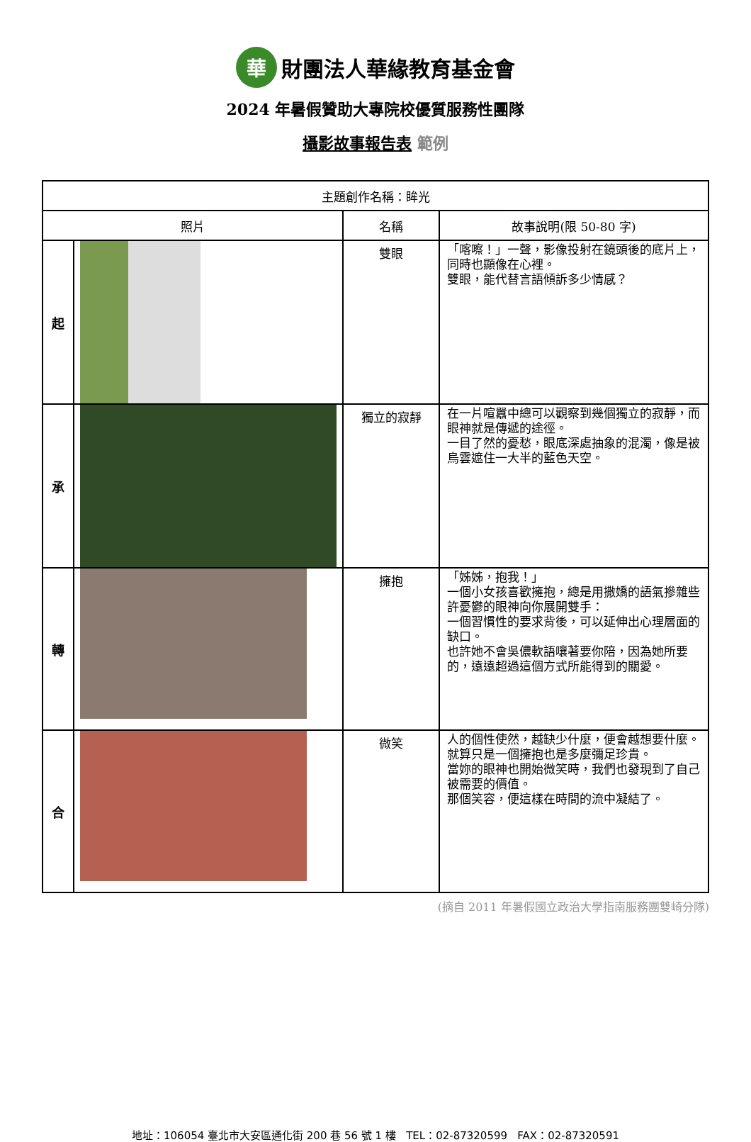華財團法人華緣教育基金會
2024 年暑假贊助大專院校優質服務性團隊
攝影故事報告表 範例
| 主題創作名稱：眸光 | | | |
| 照片 | | 名稱 | 故事說明(限 50-80 字) |
| 起 | | 雙眼 | 「喀嚓！」一聲，影像投射在鏡頭後的底片上，同時也顯像在心裡。 雙眼，能代替言語傾訴多少情感？ |
| 承 | | 獨立的寂靜 | 在一片喧囂中總可以觀察到幾個獨立的寂靜，而眼神就是傳遞的途徑。 一目了然的憂愁，眼底深處抽象的混濁，像是被烏雲遮住一大半的藍色天空。 |
| 轉 | | 擁抱 | 「姊姊，抱我！」 一個小女孩喜歡擁抱，總是用撒嬌的語氣摻雜些許憂鬱的眼神向你展開雙手： 一個習慣性的要求背後，可以延伸出心理層面的缺口。 也許她不會吳儂軟語嚷著要你陪，因為她所要的，遠遠超過這個方式所能得到的關愛。 |
| 合 | | 微笑 | 人的個性使然，越缺少什麼，便會越想要什麼。 就算只是一個擁抱也是多麼彌足珍貴。 當妳的眼神也開始微笑時，我們也發現到了自己被需要的價值。 那個笑容，便這樣在時間的流中凝結了。 |
(摘自 2011 年暑假國立政治大學指南服務團雙崎分隊)
地址：106054 臺北市大安區通化街 200 巷 56 號 1 樓 TEL：02-87320599 FAX：02-87320591